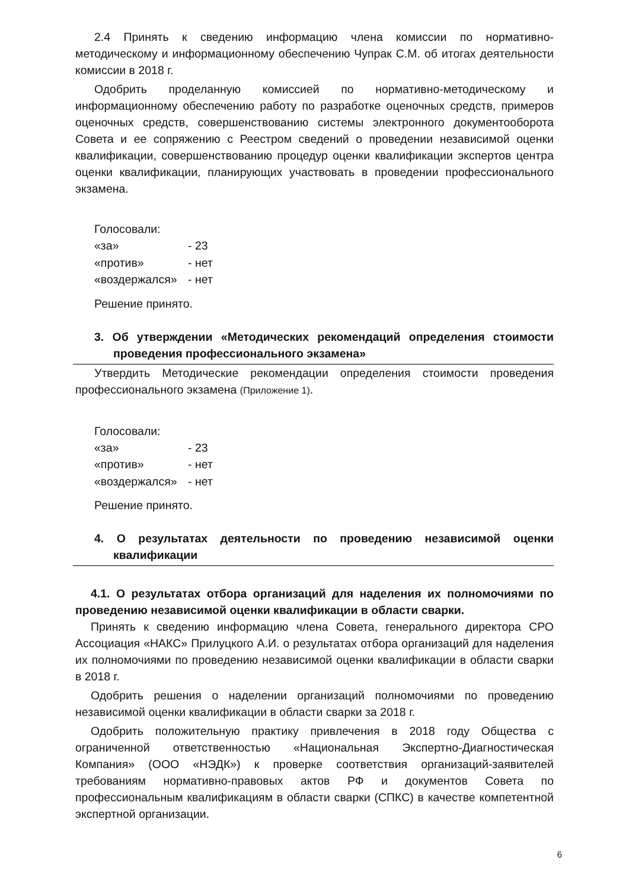2.4 Принять к сведению информацию члена комиссии по нормативно-методическому и информационному обеспечению Чупрак С.М. об итогах деятельности комиссии в 2018 г.
Одобрить проделанную комиссией по нормативно-методическому и информационному обеспечению работу по разработке оценочных средств, примеров оценочных средств, совершенствованию системы электронного документооборота Совета и ее сопряжению с Реестром сведений о проведении независимой оценки квалификации, совершенствованию процедур оценки квалификации экспертов центра оценки квалификации, планирующих участвовать в проведении профессионального экзамена.
Голосовали:
| «за» | - 23 |
| «против» | - нет |
| «воздержался» | - нет |
Решение принято.
3. Об утверждении «Методических рекомендаций определения стоимости проведения профессионального экзамена»
Утвердить Методические рекомендации определения стоимости проведения профессионального экзамена (Приложение 1).
Голосовали:
| «за» | - 23 |
| «против» | - нет |
| «воздержался» | - нет |
Решение принято.
4. О результатах деятельности по проведению независимой оценки квалификации
4.1. О результатах отбора организаций для наделения их полномочиями по проведению независимой оценки квалификации в области сварки.
Принять к сведению информацию члена Совета, генерального директора СРО Ассоциация «НАКС» Прилуцкого А.И. о результатах отбора организаций для наделения их полномочиями по проведению независимой оценки квалификации в области сварки в 2018 г.
Одобрить решения о наделении организаций полномочиями по проведению независимой оценки квалификации в области сварки за 2018 г.
Одобрить положительную практику привлечения в 2018 году Общества с ограниченной ответственностью «Национальная Экспертно-Диагностическая Компания» (ООО «НЭДК») к проверке соответствия организаций-заявителей требованиям нормативно-правовых актов РФ и документов Совета по профессиональным квалификациям в области сварки (СПКС) в качестве компетентной экспертной организации.
6